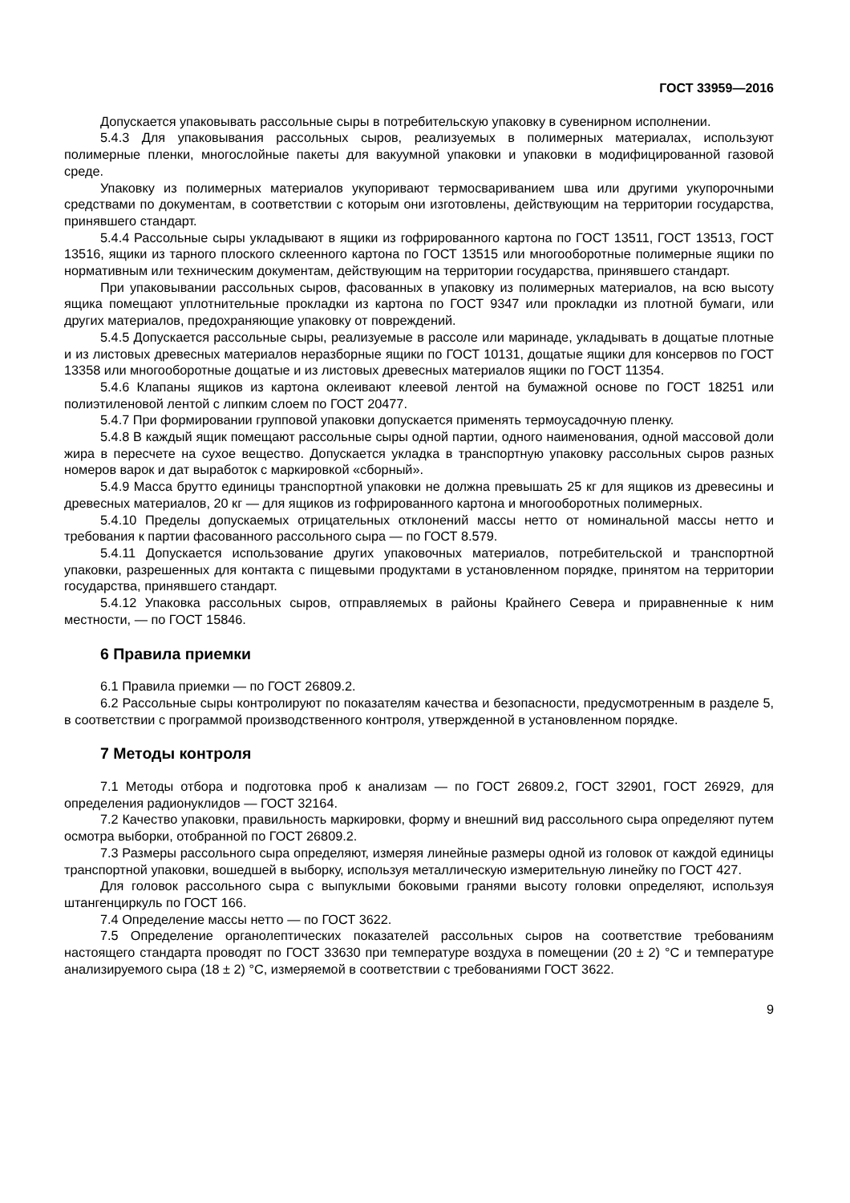ГОСТ 33959—2016
Допускается упаковывать рассольные сыры в потребительскую упаковку в сувенирном исполнении.
5.4.3 Для упаковывания рассольных сыров, реализуемых в полимерных материалах, используют полимерные пленки, многослойные пакеты для вакуумной упаковки и упаковки в модифицированной газовой среде.
Упаковку из полимерных материалов укупоривают термосвариванием шва или другими укупорочными средствами по документам, в соответствии с которым они изготовлены, действующим на территории государства, принявшего стандарт.
5.4.4 Рассольные сыры укладывают в ящики из гофрированного картона по ГОСТ 13511, ГОСТ 13513, ГОСТ 13516, ящики из тарного плоского склеенного картона по ГОСТ 13515 или многооборотные полимерные ящики по нормативным или техническим документам, действующим на территории государства, принявшего стандарт.
При упаковывании рассольных сыров, фасованных в упаковку из полимерных материалов, на всю высоту ящика помещают уплотнительные прокладки из картона по ГОСТ 9347 или прокладки из плотной бумаги, или других материалов, предохраняющие упаковку от повреждений.
5.4.5 Допускается рассольные сыры, реализуемые в рассоле или маринаде, укладывать в дощатые плотные и из листовых древесных материалов неразборные ящики по ГОСТ 10131, дощатые ящики для консервов по ГОСТ 13358 или многооборотные дощатые и из листовых древесных материалов ящики по ГОСТ 11354.
5.4.6 Клапаны ящиков из картона оклеивают клеевой лентой на бумажной основе по ГОСТ 18251 или полиэтиленовой лентой с липким слоем по ГОСТ 20477.
5.4.7 При формировании групповой упаковки допускается применять термоусадочную пленку.
5.4.8 В каждый ящик помещают рассольные сыры одной партии, одного наименования, одной массовой доли жира в пересчете на сухое вещество. Допускается укладка в транспортную упаковку рассольных сыров разных номеров варок и дат выработок с маркировкой «сборный».
5.4.9 Масса брутто единицы транспортной упаковки не должна превышать 25 кг для ящиков из древесины и древесных материалов, 20 кг — для ящиков из гофрированного картона и многооборотных полимерных.
5.4.10 Пределы допускаемых отрицательных отклонений массы нетто от номинальной массы нетто и требования к партии фасованного рассольного сыра — по ГОСТ 8.579.
5.4.11 Допускается использование других упаковочных материалов, потребительской и транспортной упаковки, разрешенных для контакта с пищевыми продуктами в установленном порядке, принятом на территории государства, принявшего стандарт.
5.4.12 Упаковка рассольных сыров, отправляемых в районы Крайнего Севера и приравненные к ним местности, — по ГОСТ 15846.
6 Правила приемки
6.1 Правила приемки — по ГОСТ 26809.2.
6.2 Рассольные сыры контролируют по показателям качества и безопасности, предусмотренным в разделе 5, в соответствии с программой производственного контроля, утвержденной в установленном порядке.
7 Методы контроля
7.1 Методы отбора и подготовка проб к анализам — по ГОСТ 26809.2, ГОСТ 32901, ГОСТ 26929, для определения радионуклидов — ГОСТ 32164.
7.2 Качество упаковки, правильность маркировки, форму и внешний вид рассольного сыра определяют путем осмотра выборки, отобранной по ГОСТ 26809.2.
7.3 Размеры рассольного сыра определяют, измеряя линейные размеры одной из головок от каждой единицы транспортной упаковки, вошедшей в выборку, используя металлическую измерительную линейку по ГОСТ 427.
Для головок рассольного сыра с выпуклыми боковыми гранями высоту головки определяют, используя штангенциркуль по ГОСТ 166.
7.4 Определение массы нетто — по ГОСТ 3622.
7.5 Определение органолептических показателей рассольных сыров на соответствие требованиям настоящего стандарта проводят по ГОСТ 33630 при температуре воздуха в помещении (20 ± 2) °С и температуре анализируемого сыра (18 ± 2) °С, измеряемой в соответствии с требованиями ГОСТ 3622.
9